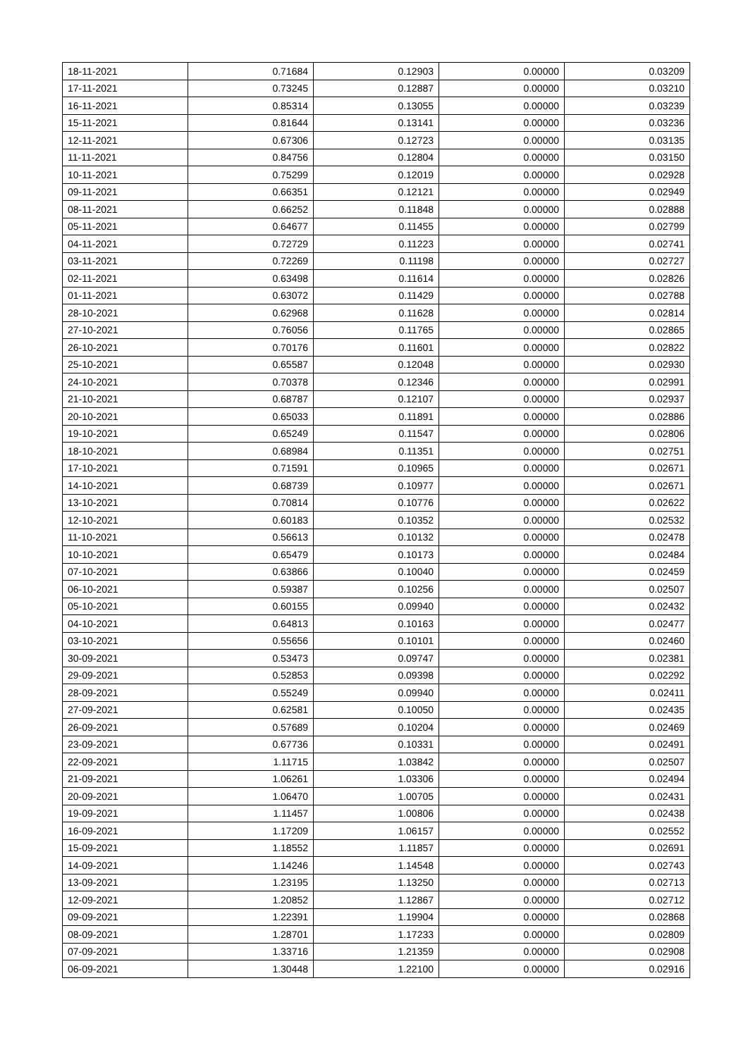| 18-11-2021 | 0.71684 | 0.12903 | 0.00000 | 0.03209 |
| 17-11-2021 | 0.73245 | 0.12887 | 0.00000 | 0.03210 |
| 16-11-2021 | 0.85314 | 0.13055 | 0.00000 | 0.03239 |
| 15-11-2021 | 0.81644 | 0.13141 | 0.00000 | 0.03236 |
| 12-11-2021 | 0.67306 | 0.12723 | 0.00000 | 0.03135 |
| 11-11-2021 | 0.84756 | 0.12804 | 0.00000 | 0.03150 |
| 10-11-2021 | 0.75299 | 0.12019 | 0.00000 | 0.02928 |
| 09-11-2021 | 0.66351 | 0.12121 | 0.00000 | 0.02949 |
| 08-11-2021 | 0.66252 | 0.11848 | 0.00000 | 0.02888 |
| 05-11-2021 | 0.64677 | 0.11455 | 0.00000 | 0.02799 |
| 04-11-2021 | 0.72729 | 0.11223 | 0.00000 | 0.02741 |
| 03-11-2021 | 0.72269 | 0.11198 | 0.00000 | 0.02727 |
| 02-11-2021 | 0.63498 | 0.11614 | 0.00000 | 0.02826 |
| 01-11-2021 | 0.63072 | 0.11429 | 0.00000 | 0.02788 |
| 28-10-2021 | 0.62968 | 0.11628 | 0.00000 | 0.02814 |
| 27-10-2021 | 0.76056 | 0.11765 | 0.00000 | 0.02865 |
| 26-10-2021 | 0.70176 | 0.11601 | 0.00000 | 0.02822 |
| 25-10-2021 | 0.65587 | 0.12048 | 0.00000 | 0.02930 |
| 24-10-2021 | 0.70378 | 0.12346 | 0.00000 | 0.02991 |
| 21-10-2021 | 0.68787 | 0.12107 | 0.00000 | 0.02937 |
| 20-10-2021 | 0.65033 | 0.11891 | 0.00000 | 0.02886 |
| 19-10-2021 | 0.65249 | 0.11547 | 0.00000 | 0.02806 |
| 18-10-2021 | 0.68984 | 0.11351 | 0.00000 | 0.02751 |
| 17-10-2021 | 0.71591 | 0.10965 | 0.00000 | 0.02671 |
| 14-10-2021 | 0.68739 | 0.10977 | 0.00000 | 0.02671 |
| 13-10-2021 | 0.70814 | 0.10776 | 0.00000 | 0.02622 |
| 12-10-2021 | 0.60183 | 0.10352 | 0.00000 | 0.02532 |
| 11-10-2021 | 0.56613 | 0.10132 | 0.00000 | 0.02478 |
| 10-10-2021 | 0.65479 | 0.10173 | 0.00000 | 0.02484 |
| 07-10-2021 | 0.63866 | 0.10040 | 0.00000 | 0.02459 |
| 06-10-2021 | 0.59387 | 0.10256 | 0.00000 | 0.02507 |
| 05-10-2021 | 0.60155 | 0.09940 | 0.00000 | 0.02432 |
| 04-10-2021 | 0.64813 | 0.10163 | 0.00000 | 0.02477 |
| 03-10-2021 | 0.55656 | 0.10101 | 0.00000 | 0.02460 |
| 30-09-2021 | 0.53473 | 0.09747 | 0.00000 | 0.02381 |
| 29-09-2021 | 0.52853 | 0.09398 | 0.00000 | 0.02292 |
| 28-09-2021 | 0.55249 | 0.09940 | 0.00000 | 0.02411 |
| 27-09-2021 | 0.62581 | 0.10050 | 0.00000 | 0.02435 |
| 26-09-2021 | 0.57689 | 0.10204 | 0.00000 | 0.02469 |
| 23-09-2021 | 0.67736 | 0.10331 | 0.00000 | 0.02491 |
| 22-09-2021 | 1.11715 | 1.03842 | 0.00000 | 0.02507 |
| 21-09-2021 | 1.06261 | 1.03306 | 0.00000 | 0.02494 |
| 20-09-2021 | 1.06470 | 1.00705 | 0.00000 | 0.02431 |
| 19-09-2021 | 1.11457 | 1.00806 | 0.00000 | 0.02438 |
| 16-09-2021 | 1.17209 | 1.06157 | 0.00000 | 0.02552 |
| 15-09-2021 | 1.18552 | 1.11857 | 0.00000 | 0.02691 |
| 14-09-2021 | 1.14246 | 1.14548 | 0.00000 | 0.02743 |
| 13-09-2021 | 1.23195 | 1.13250 | 0.00000 | 0.02713 |
| 12-09-2021 | 1.20852 | 1.12867 | 0.00000 | 0.02712 |
| 09-09-2021 | 1.22391 | 1.19904 | 0.00000 | 0.02868 |
| 08-09-2021 | 1.28701 | 1.17233 | 0.00000 | 0.02809 |
| 07-09-2021 | 1.33716 | 1.21359 | 0.00000 | 0.02908 |
| 06-09-2021 | 1.30448 | 1.22100 | 0.00000 | 0.02916 |